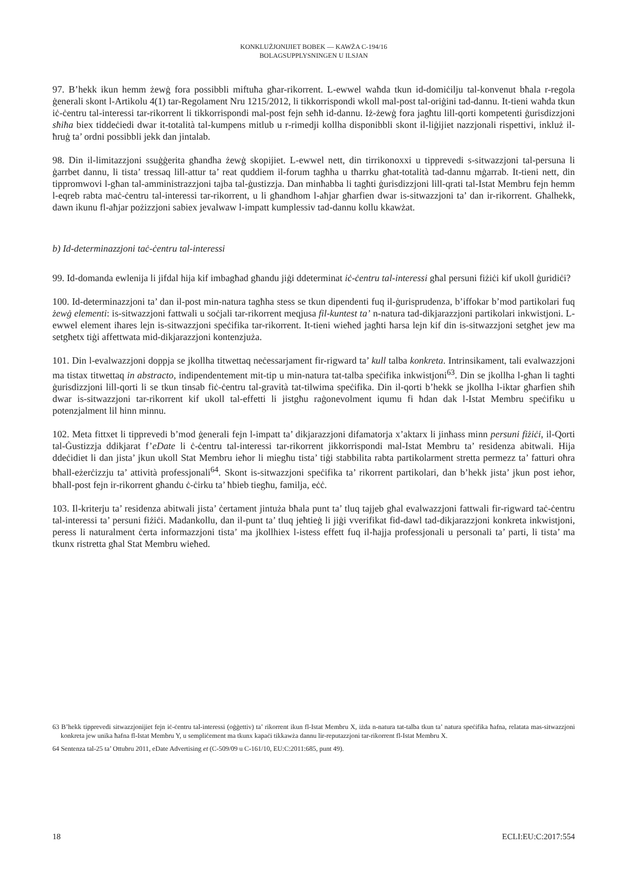KONKLUŻJONIJIET BOBEK — KAWŻA C-194/16
BOLAGSUPPLYSNINGEN U ILSJAN
97. B’hekk ikun hemm żewġ fora possibbli miftuħa għar-rikorrent. L-ewwel waħda tkun id-domiċilju tal-konvenut bħala r-regola ġenerali skont l-Artikolu 4(1) tar-Regolament Nru 1215/2012, li tikkorrispondi wkoll mal-post tal-oriġini tad-dannu. It-tieni waħda tkun iċ-ċentru tal-interessi tar-rikorrent li tikkorrispondi mal-post fejn seħħ id-dannu. Iż-żewġ fora jagħtu lill-qorti kompetenti ġurisdizzjoni sħiħa biex tiddeċiedi dwar it-totalità tal-kumpens mitlub u r-rimedji kollha disponibbli skont il-liġijiet nazzjonali rispettivi, inkluż il-ħruġ ta’ ordni possibbli jekk dan jintalab.
98. Din il-limitazzjoni ssuġġerita għandha żewġ skopijiet. L-ewwel nett, din tirrikonoxxi u tipprevedi s-sitwazzjoni tal-persuna li ġarrbet dannu, li tista’ tressaq lill-attur ta’ reat quddiem il-forum tagħha u tħarrku għat-totalità tad-dannu mġarrab. It-tieni nett, din tippromwovi l-għan tal-amministrazzjoni tajba tal-ġustizzja. Dan minħabba li tagħti ġurisdizzjoni lill-qrati tal-Istat Membru fejn hemm l-eqreb rabta maċ-ċentru tal-interessi tar-rikorrent, u li għandhom l-aħjar għarfien dwar is-sitwazzjoni ta’ dan ir-rikorrent. Għalhekk, dawn ikunu fl-aħjar pożizzjoni sabiex jevalwaw l-impatt kumplessiv tad-dannu kollu kkawżat.
b) Id-determinazzjoni taċ-ċentru tal-interessi
99. Id-domanda ewlenija li jifdal hija kif imbagħad għandu jiġi ddeterminat iċ-ċentru tal-interessi għal persuni fiżiċi kif ukoll ġuridiċi?
100. Id-determinazzjoni ta’ dan il-post min-natura tagħha stess se tkun dipendenti fuq il-ġurisprudenza, b’iffokar b’mod partikolari fuq żewġ elementi: is-sitwazzjoni fattwali u soċjali tar-rikorrent meqjusa fil-kuntest ta’ n-natura tad-dikjarazzjoni partikolari inkwistjoni. L-ewwel element iħares lejn is-sitwazzjoni speċifika tar-rikorrent. It-tieni wieħed jagħti ħarsa lejn kif din is-sitwazzjoni setgħet jew ma setgħetx tiġi affettwata mid-dikjarazzjoni kontenzjuża.
101. Din l-evalwazzjoni doppja se jkollha titwettaq neċessarjament fir-rigward ta’ kull talba konkreta. Intrinsikament, tali evalwazzjoni ma tistax titwettaq in abstracto, indipendentement mit-tip u min-natura tat-talba speċifika inkwistjoni<sup>63</sup>. Din se jkollha l-għan li tagħti ġurisdizzjoni lill-qorti li se tkun tinsab fiċ-ċentru tal-gravità tat-tilwima speċifika. Din il-qorti b’hekk se jkollha l-iktar għarfien sħiħ dwar is-sitwazzjoni tar-rikorrent kif ukoll tal-effetti li jistgħu raġonevolment iqumu fi ħdan dak l-Istat Membru speċifiku u potenzjalment lil hinn minnu.
102. Meta fittxet li tipprevedi b’mod ġenerali fejn l-impatt ta’ dikjarazzjoni difamatorja x’aktarx li jinħass minn persuni fiżiċi, il-Qorti tal-Ġustizzja ddikjarat f’eDate li ċ-ċentru tal-interessi tar-rikorrent jikkorrispondi mal-Istat Membru ta’ residenza abitwali. Hija ddeċidiet li dan jista’ jkun ukoll Stat Membru ieħor li miegħu tista’ tiġi stabbilita rabta partikolarment stretta permezz ta’ fatturi oħra bħall-eżerċizzju ta’ attività professjonali<sup>64</sup>. Skont is-sitwazzjoni speċifika ta’ rikorrent partikolari, dan b’hekk jista’ jkun post ieħor, bħall-post fejn ir-rikorrent għandu ċ-ċirku ta’ ħbieb tiegħu, familja, eċċ.
103. Il-kriterju ta’ residenza abitwali jista’ ċertament jintuża bħala punt ta’ tluq tajjeb għal evalwazzjoni fattwali fir-rigward taċ-ċentru tal-interessi ta’ persuni fiżiċi. Madankollu, dan il-punt ta’ tluq jeħtieġ li jiġi vverifikat fid-dawl tad-dikjarazzjoni konkreta inkwistjoni, peress li naturalment ċerta informazzjoni tista’ ma jkollhiex l-istess effett fuq il-ħajja professjonali u personali ta’ parti, li tista’ ma tkunx ristretta għal Stat Membru wieħed.
63 B’hekk tipprevedi sitwazzjonijiet fejn iċ-ċentru tal-interessi (oġġettiv) ta’ rikorrent ikun fl-Istat Membru X, iżda n-natura tat-talba tkun ta’ natura speċifika ħafna, relatata mas-sitwazzjoni konkreta jew unika ħafna fl-Istat Membru Y, u sempliċement ma tkunx kapaċi tikkawża dannu lir-reputazzjoni tar-rikorrent fl-Istat Membru X.
64 Sentenza tal-25 ta’ Ottubru 2011, eDate Advertising et (C-509/09 u C-161/10, EU:C:2011:685, punt 49).
18 ECLI:EU:C:2017:554